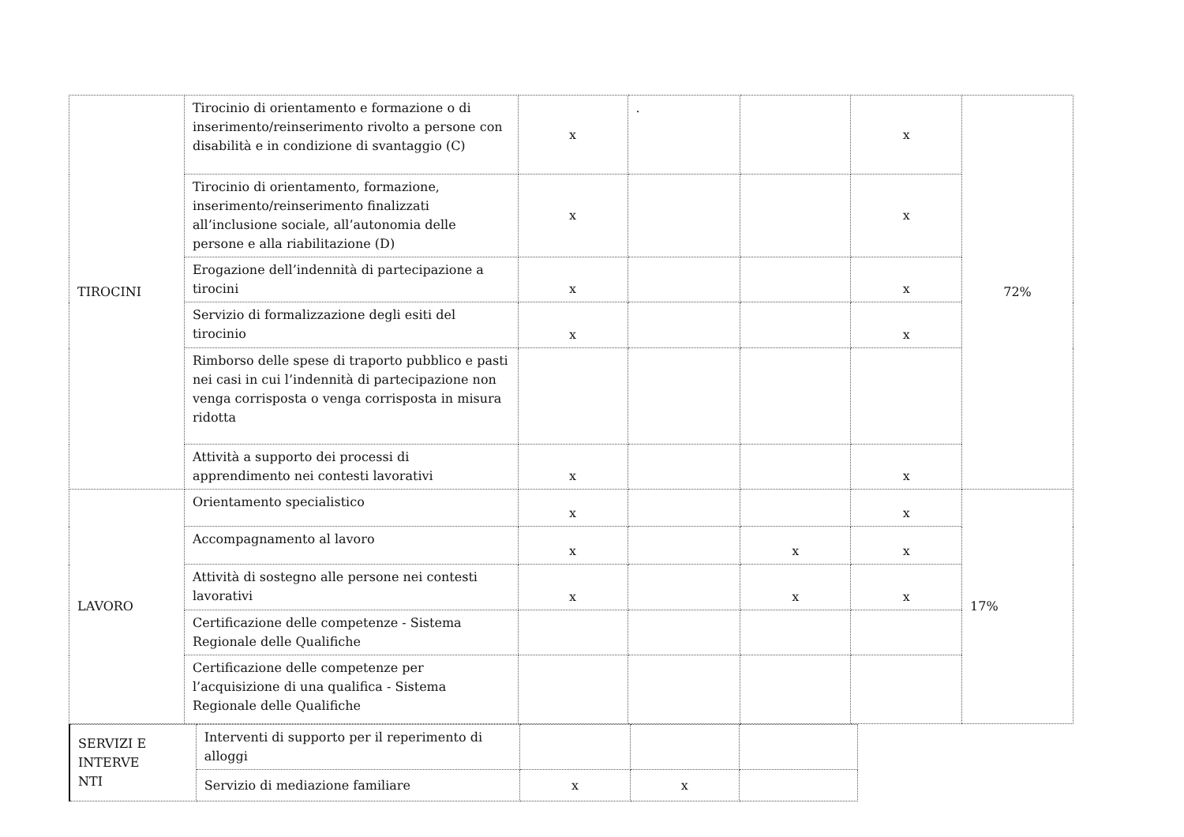| TIROCINI | Tirocinio di orientamento e formazione o di inserimento/reinserimento rivolto a persone con disabilità e in condizione di svantaggio (C) | x | . | | x | 72% |
| | Tirocinio di orientamento, formazione, inserimento/reinserimento finalizzati all’inclusione sociale, all’autonomia delle persone e alla riabilitazione (D) | x | | | x | |
| | Erogazione dell’indennità di partecipazione a tirocini | x | | | x | |
| | Servizio di formalizzazione degli esiti del tirocinio | x | | | x | |
| | Rimborso delle spese di traporto pubblico e pasti nei casi in cui l’indennità di partecipazione non venga corrisposta o venga corrisposta in misura ridotta | | | | | |
| | Attività a supporto dei processi di apprendimento nei contesti lavorativi | x | | | x | |
| LAVORO | Orientamento specialistico | x | | | x | 17% |
| | Accompagnamento al lavoro | x | | x | x | |
| | Attività di sostegno alle persone nei contesti lavorativi | x | | x | x | |
| | Certificazione delle competenze - Sistema Regionale delle Qualifiche | | | | | |
| | Certificazione delle competenze per l’acquisizione di una qualifica - Sistema Regionale delle Qualifiche | | | | | |
| SERVIZI E INTERVE NTI | Interventi di supporto per il reperimento di alloggi | | | |
| | Servizio di mediazione familiare | x | x | |